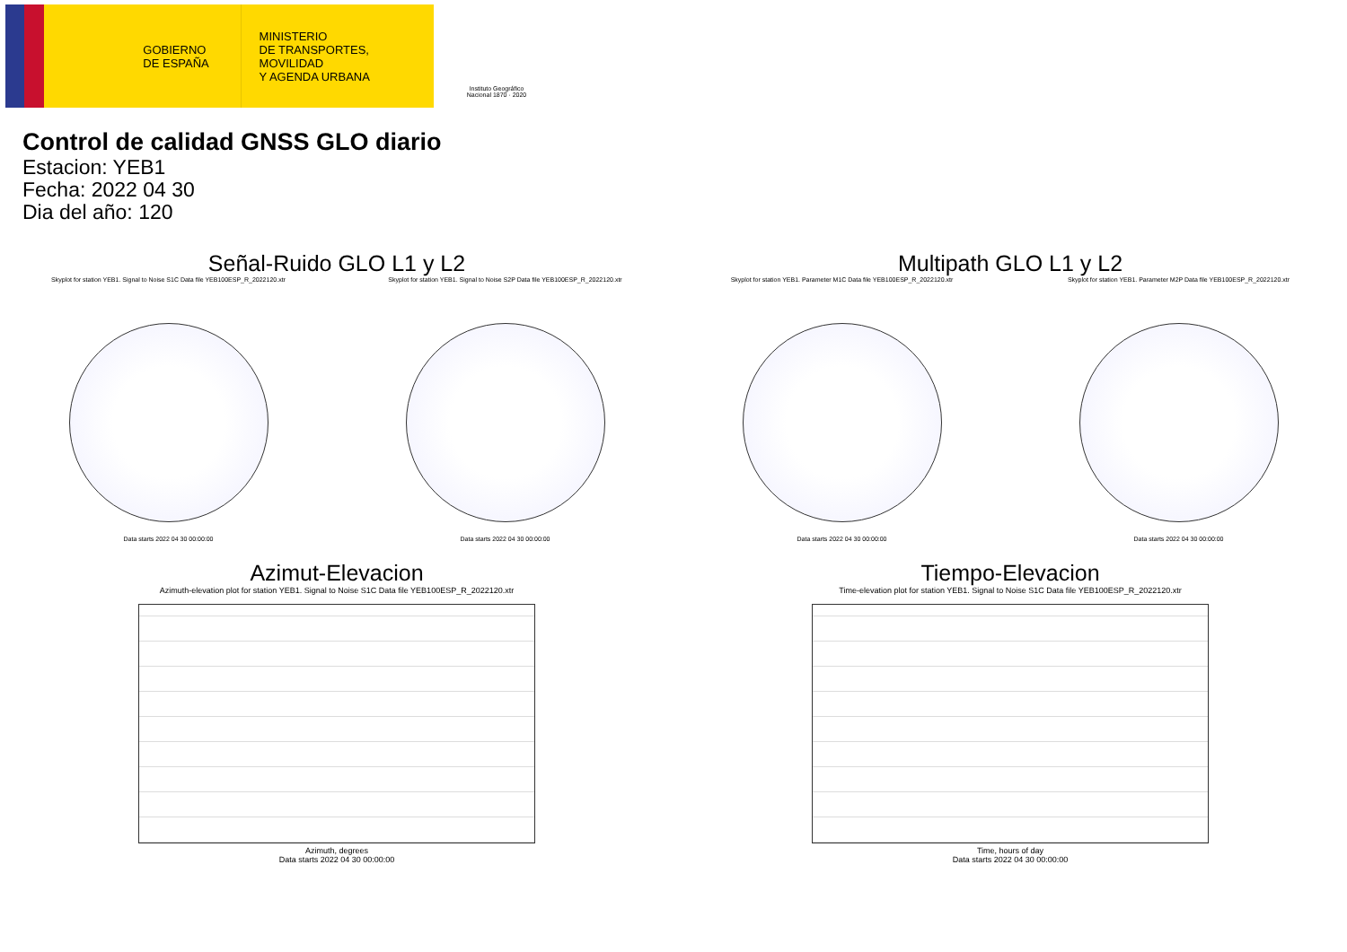GOBIERNO
DE ESPAÑA
MINISTERIO
DE TRANSPORTES, MOVILIDAD
Y AGENDA URBANA
Instituto Geográfico Nacional 1870 · 2020
Control de calidad GNSS GLO diario
Estacion: YEB1
Fecha: 2022 04 30
Dia del año: 120
Señal-Ruido GLO L1 y L2
Skyplot for station YEB1. Signal to Noise S1C Data file YEB100ESP_R_2022120.xtr
Data starts 2022 04 30 00:00:00
Skyplot for station YEB1. Signal to Noise S2P Data file YEB100ESP_R_2022120.xtr
Data starts 2022 04 30 00:00:00
Multipath GLO L1 y L2
Skyplot for station YEB1. Parameter M1C Data file YEB100ESP_R_2022120.xtr
Data starts 2022 04 30 00:00:00
Skyplot for station YEB1. Parameter M2P Data file YEB100ESP_R_2022120.xtr
Data starts 2022 04 30 00:00:00
Azimut-Elevacion
Azimuth-elevation plot for station YEB1. Signal to Noise S1C Data file YEB100ESP_R_2022120.xtr
Azimuth, degrees
Data starts 2022 04 30 00:00:00
Tiempo-Elevacion
Time-elevation plot for station YEB1. Signal to Noise S1C Data file YEB100ESP_R_2022120.xtr
Time, hours of day
Data starts 2022 04 30 00:00:00